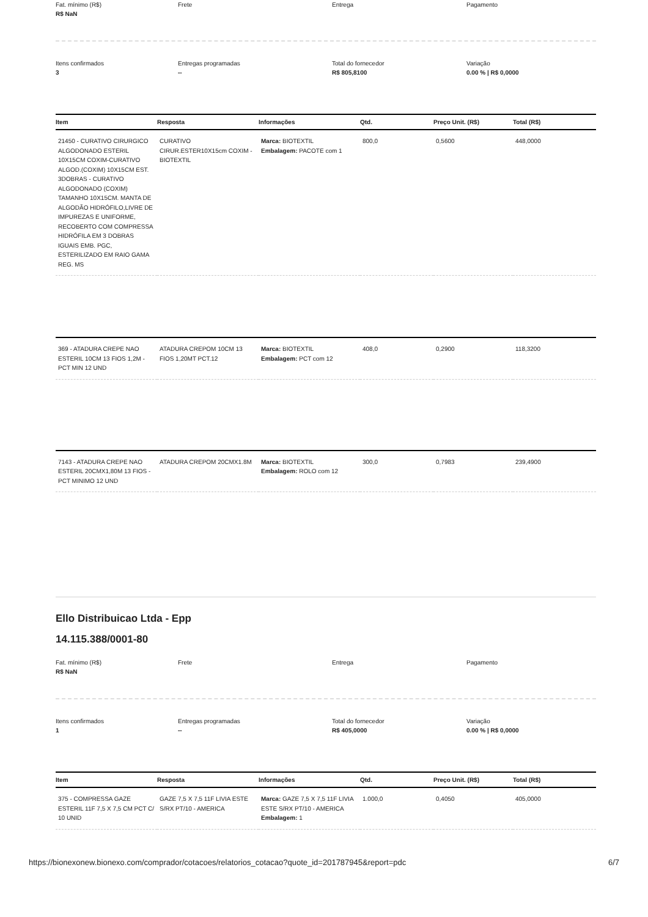Fat. mínimo (R$)
R$ NaN
Frete
Entrega
Pagamento
Itens confirmados
3
Entregas programadas
--
Total do fornecedor
R$ 805,8100
Variação
0.00 % | R$ 0,0000
| Item | Resposta | Informações | Qtd. | Preço Unit. (R$) | Total (R$) |
| --- | --- | --- | --- | --- | --- |
| 21450 - CURATIVO CIRURGICO ALGODONADO ESTERIL 10X15CM COXIM-CURATIVO ALGOD.(COXIM) 10X15CM EST. 3DOBRAS - CURATIVO ALGODONADO (COXIM) TAMANHO 10X15CM. MANTA DE ALGODÃO HIDRÓFILO,LIVRE DE IMPUREZAS E UNIFORME, RECOBERTO COM COMPRESSA HIDRÓFILA EM 3 DOBRAS IGUAIS EMB. PGC, ESTERILIZADO EM RAIO GAMA REG. MS | CURATIVO CIRUR.ESTER10X15cm COXIM - BIOTEXTIL | Marca: BIOTEXTIL Embalagem: PACOTE com 1 | 800,0 | 0,5600 | 448,0000 |
| 369 - ATADURA CREPE NAO ESTERIL 10CM 13 FIOS 1,2M - PCT MIN 12 UND | ATADURA CREPOM 10CM 13 FIOS 1,20MT PCT.12 | Marca: BIOTEXTIL Embalagem: PCT com 12 | 408,0 | 0,2900 | 118,3200 |
| 7143 - ATADURA CREPE NAO ESTERIL 20CMX1,80M 13 FIOS - PCT MINIMO 12 UND | ATADURA CREPOM 20CMX1.8M | Marca: BIOTEXTIL Embalagem: ROLO com 12 | 300,0 | 0,7983 | 239,4900 |
Ello Distribuicao Ltda - Epp
14.115.388/0001-80
Fat. mínimo (R$)
R$ NaN
Frete
Entrega
Pagamento
Itens confirmados
1
Entregas programadas
--
Total do fornecedor
R$ 405,0000
Variação
0.00 % | R$ 0,0000
| Item | Resposta | Informações | Qtd. | Preço Unit. (R$) | Total (R$) |
| --- | --- | --- | --- | --- | --- |
| 375 - COMPRESSA GAZE ESTERIL 11F 7,5 X 7,5 CM PCT C/ 10 UNID | GAZE 7,5 X 7,5 11F LIVIA ESTE S/RX PT/10 - AMERICA | Marca: GAZE 7,5 X 7,5 11F LIVIA ESTE S/RX PT/10 - AMERICA Embalagem: 1 | 1.000,0 | 0,4050 | 405,0000 |
https://bionexonew.bionexo.com/comprador/cotacoes/relatorios_cotacao?quote_id=201787945&report=pdc 6/7